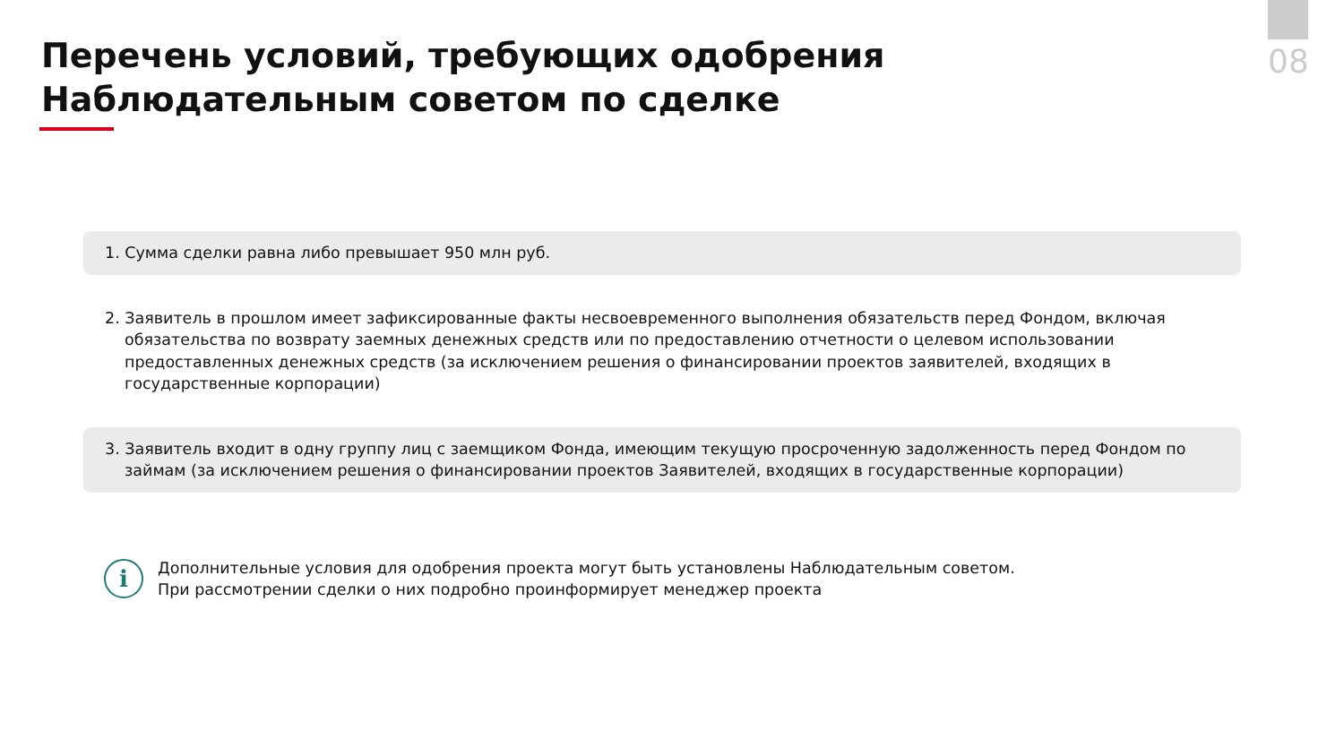08
Перечень условий, требующих одобрения Наблюдательным советом по сделке
1. Сумма сделки равна либо превышает 950 млн руб.
2. Заявитель в прошлом имеет зафиксированные факты несвоевременного выполнения обязательств перед Фондом, включая обязательства по возврату заемных денежных средств или по предоставлению отчетности о целевом использовании предоставленных денежных средств (за исключением решения о финансировании проектов заявителей, входящих в государственные корпорации)
3. Заявитель входит в одну группу лиц с заемщиком Фонда, имеющим текущую просроченную задолженность перед Фондом по займам (за исключением решения о финансировании проектов Заявителей, входящих в государственные корпорации)
i
Дополнительные условия для одобрения проекта могут быть установлены Наблюдательным советом.
При рассмотрении сделки о них подробно проинформирует менеджер проекта